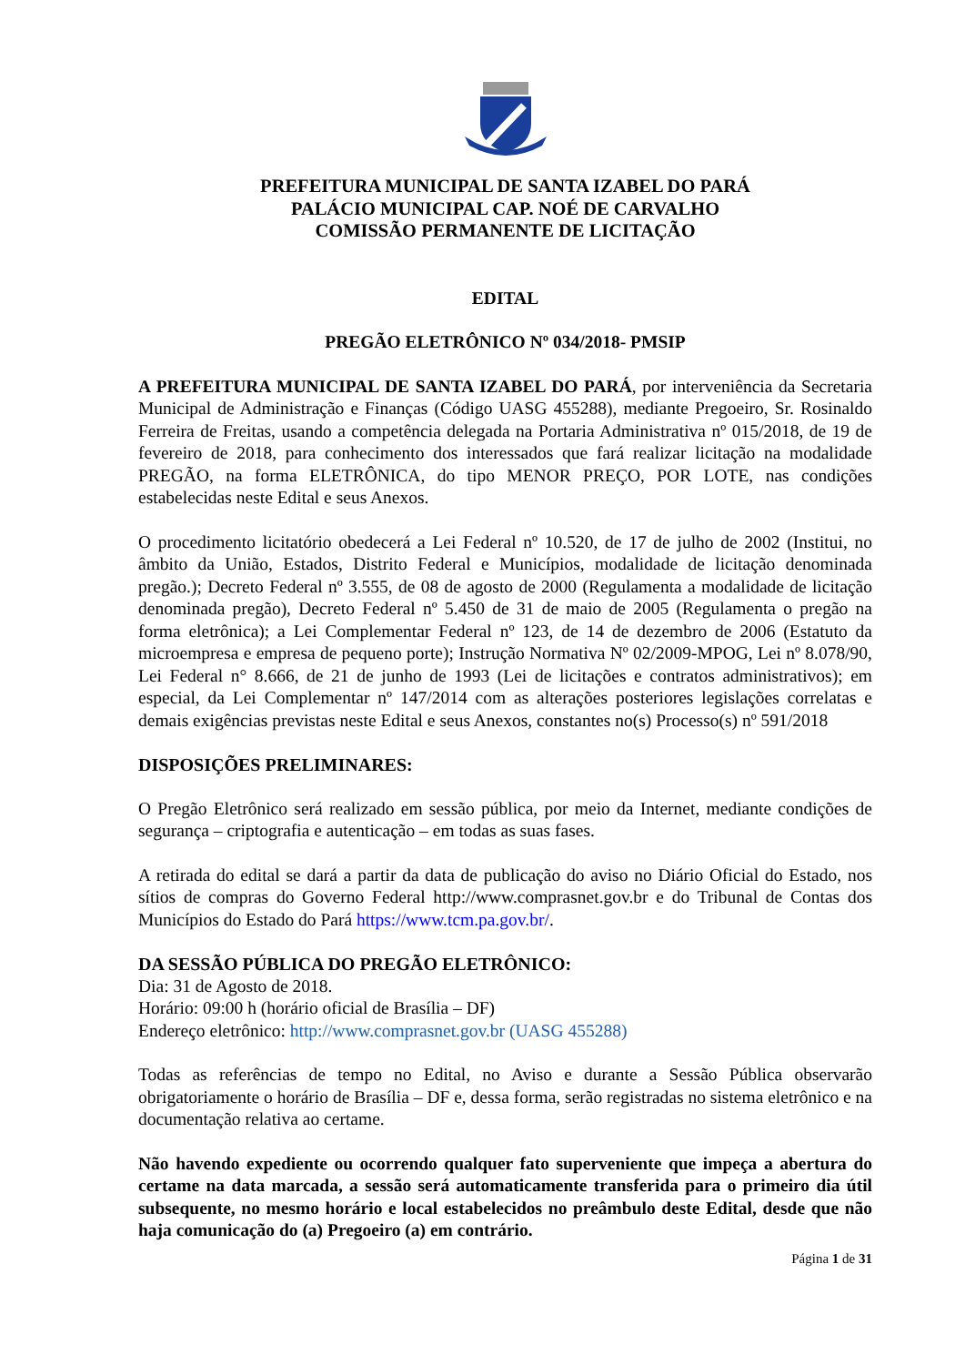PREFEITURA MUNICIPAL DE SANTA IZABEL DO PARÁ
PALÁCIO MUNICIPAL CAP. NOÉ DE CARVALHO
COMISSÃO PERMANENTE DE LICITAÇÃO
EDITAL
PREGÃO ELETRÔNICO Nº 034/2018- PMSIP
A PREFEITURA MUNICIPAL DE SANTA IZABEL DO PARÁ, por interveniência da Secretaria Municipal de Administração e Finanças (Código UASG 455288), mediante Pregoeiro, Sr. Rosinaldo Ferreira de Freitas, usando a competência delegada na Portaria Administrativa nº 015/2018, de 19 de fevereiro de 2018, para conhecimento dos interessados que fará realizar licitação na modalidade PREGÃO, na forma ELETRÔNICA, do tipo MENOR PREÇO, POR LOTE, nas condições estabelecidas neste Edital e seus Anexos.
O procedimento licitatório obedecerá a Lei Federal nº 10.520, de 17 de julho de 2002 (Institui, no âmbito da União, Estados, Distrito Federal e Municípios, modalidade de licitação denominada pregão.); Decreto Federal nº 3.555, de 08 de agosto de 2000 (Regulamenta a modalidade de licitação denominada pregão), Decreto Federal nº 5.450 de 31 de maio de 2005 (Regulamenta o pregão na forma eletrônica); a Lei Complementar Federal nº 123, de 14 de dezembro de 2006 (Estatuto da microempresa e empresa de pequeno porte); Instrução Normativa Nº 02/2009-MPOG, Lei nº 8.078/90, Lei Federal n° 8.666, de 21 de junho de 1993 (Lei de licitações e contratos administrativos); em especial, da Lei Complementar nº 147/2014 com as alterações posteriores legislações correlatas e demais exigências previstas neste Edital e seus Anexos, constantes no(s) Processo(s) nº 591/2018
DISPOSIÇÕES PRELIMINARES:
O Pregão Eletrônico será realizado em sessão pública, por meio da Internet, mediante condições de segurança – criptografia e autenticação – em todas as suas fases.
A retirada do edital se dará a partir da data de publicação do aviso no Diário Oficial do Estado, nos sítios de compras do Governo Federal http://www.comprasnet.gov.br e do Tribunal de Contas dos Municípios do Estado do Pará https://www.tcm.pa.gov.br/.
DA SESSÃO PÚBLICA DO PREGÃO ELETRÔNICO:
Dia: 31 de Agosto de 2018.
Horário: 09:00 h (horário oficial de Brasília – DF)
Endereço eletrônico: http://www.comprasnet.gov.br (UASG 455288)
Todas as referências de tempo no Edital, no Aviso e durante a Sessão Pública observarão obrigatoriamente o horário de Brasília – DF e, dessa forma, serão registradas no sistema eletrônico e na documentação relativa ao certame.
Não havendo expediente ou ocorrendo qualquer fato superveniente que impeça a abertura do certame na data marcada, a sessão será automaticamente transferida para o primeiro dia útil subsequente, no mesmo horário e local estabelecidos no preâmbulo deste Edital, desde que não haja comunicação do (a) Pregoeiro (a) em contrário.
Página 1 de 31